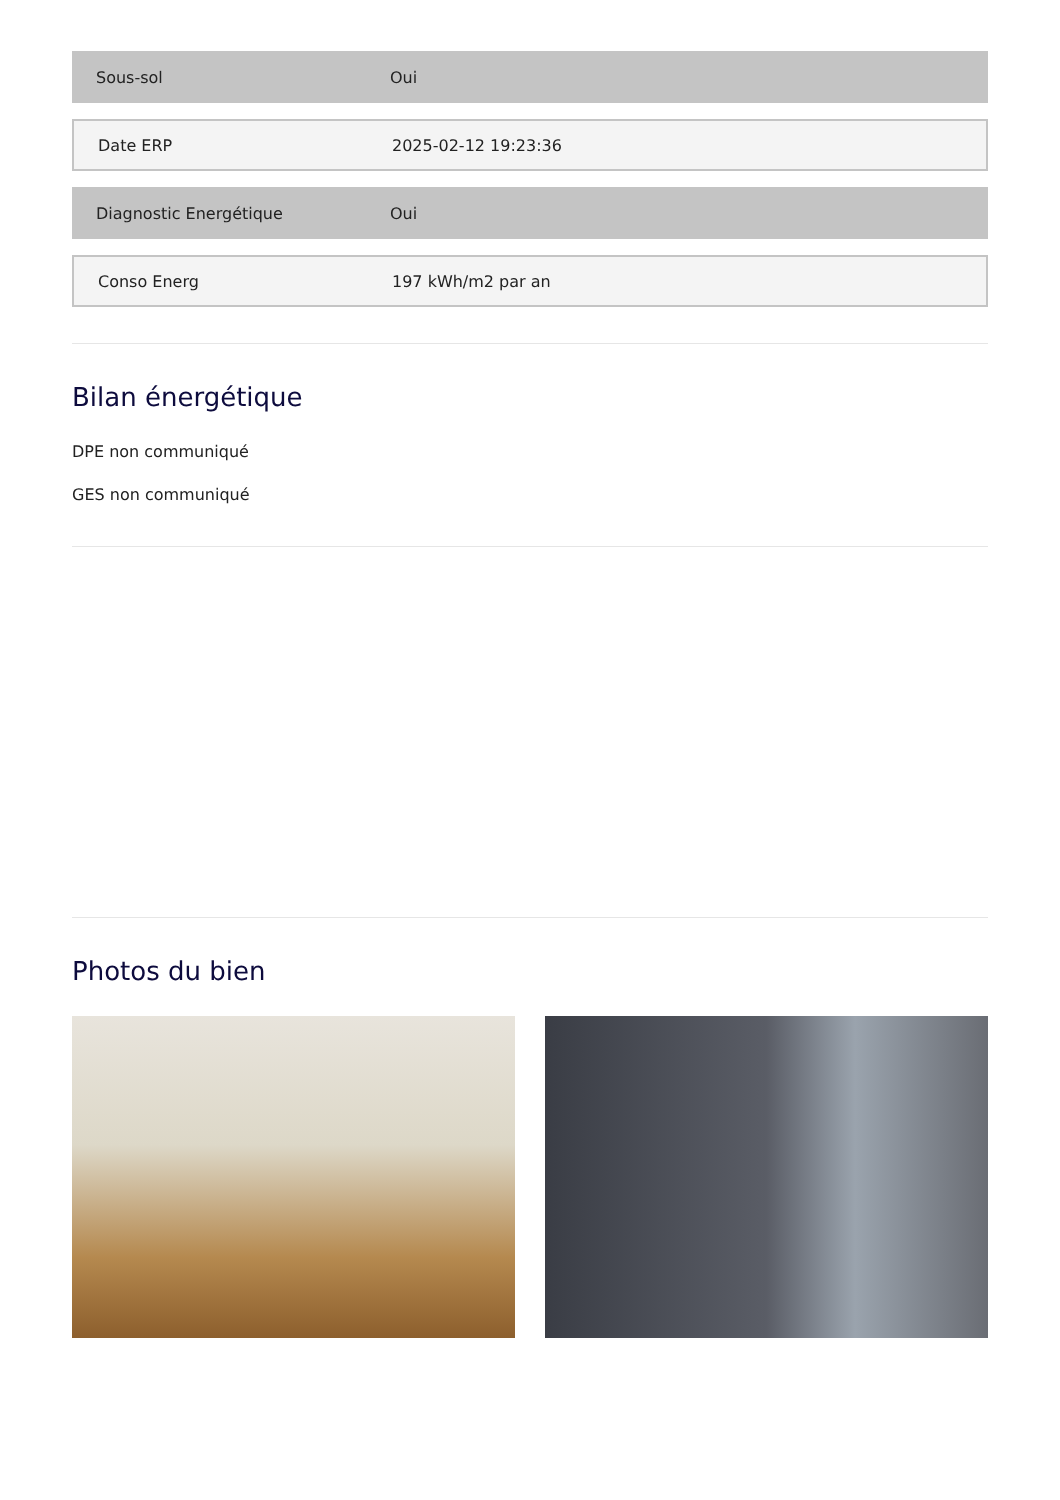Sous-sol Oui
Date ERP 2025-02-12 19:23:36
Diagnostic Energétique Oui
Conso Energ 197 kWh/m2 par an
Bilan énergétique
DPE non communiqué
GES non communiqué
Photos du bien